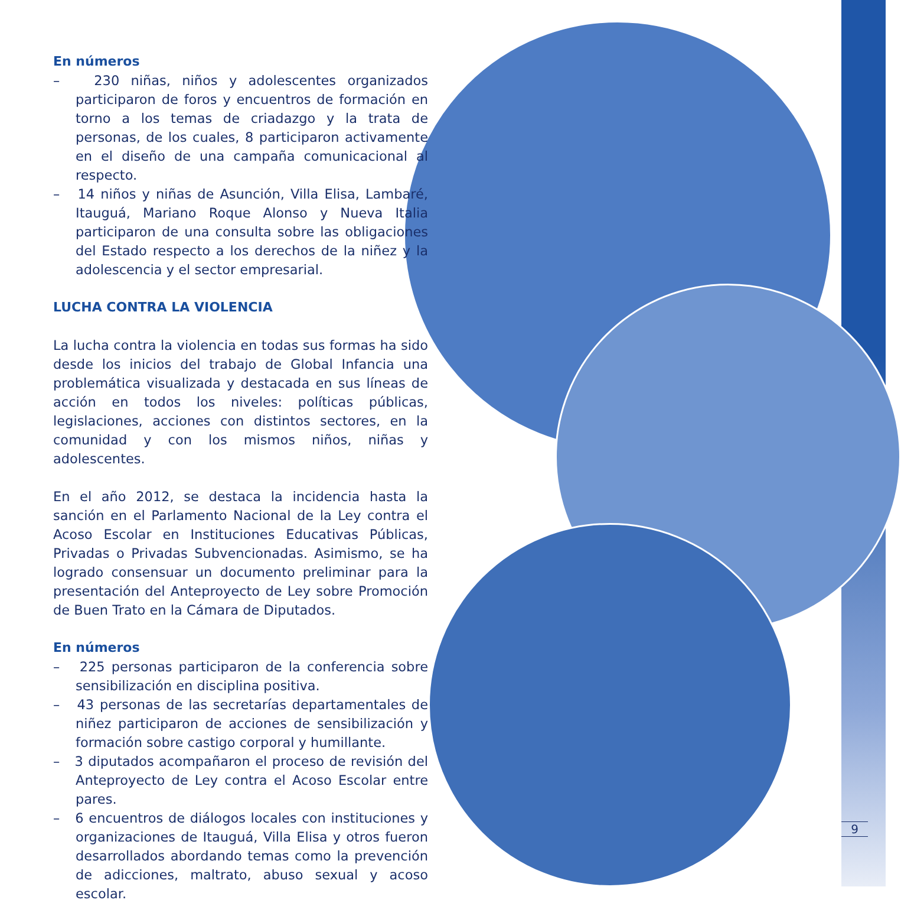En números
– 230 niñas, niños y adolescentes organizados participaron de foros y encuentros de formación en torno a los temas de criadazgo y la trata de personas, de los cuales, 8 participaron activamente en el diseño de una campaña comunicacional al respecto.
– 14 niños y niñas de Asunción, Villa Elisa, Lambaré, Itauguá, Mariano Roque Alonso y Nueva Italia participaron de una consulta sobre las obligaciones del Estado respecto a los derechos de la niñez y la adolescencia y el sector empresarial.
LUCHA CONTRA LA VIOLENCIA
La lucha contra la violencia en todas sus formas ha sido desde los inicios del trabajo de Global Infancia una problemática visualizada y destacada en sus líneas de acción en todos los niveles: políticas públicas, legislaciones, acciones con distintos sectores, en la comunidad y con los mismos niños, niñas y adolescentes.
En el año 2012, se destaca la incidencia hasta la sanción en el Parlamento Nacional de la Ley contra el Acoso Escolar en Instituciones Educativas Públicas, Privadas o Privadas Subvencionadas. Asimismo, se ha logrado consensuar un documento preliminar para la presentación del Anteproyecto de Ley sobre Promoción de Buen Trato en la Cámara de Diputados.
En números
– 225 personas participaron de la conferencia sobre sensibilización en disciplina positiva.
– 43 personas de las secretarías departamentales de niñez participaron de acciones de sensibilización y formación sobre castigo corporal y humillante.
– 3 diputados acompañaron el proceso de revisión del Anteproyecto de Ley contra el Acoso Escolar entre pares.
– 6 encuentros de diálogos locales con instituciones y organizaciones de Itauguá, Villa Elisa y otros fueron desarrollados abordando temas como la prevención de adicciones, maltrato, abuso sexual y acoso escolar.
9